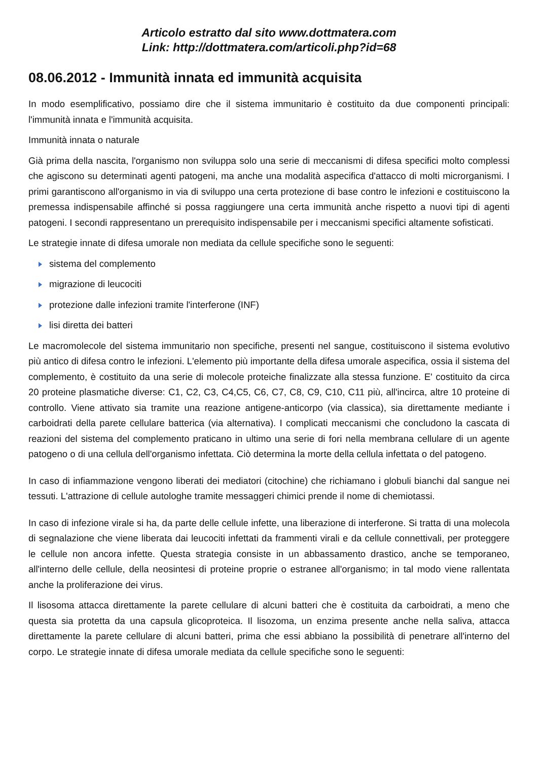Articolo estratto dal sito www.dottmatera.com
Link: http://dottmatera.com/articoli.php?id=68
08.06.2012 - Immunità innata ed immunità acquisita
In modo esemplificativo, possiamo dire che il sistema immunitario è costituito da due componenti principali: l'immunità innata e l'immunità acquisita.
Immunità innata o naturale
Già prima della nascita, l'organismo non sviluppa solo una serie di meccanismi di difesa specifici molto complessi che agiscono su determinati agenti patogeni, ma anche una modalità aspecifica d'attacco di molti microrganismi. I primi garantiscono all'organismo in via di sviluppo una certa protezione di base contro le infezioni e costituiscono la premessa indispensabile affinché si possa raggiungere una certa immunità anche rispetto a nuovi tipi di agenti patogeni. I secondi rappresentano un prerequisito indispensabile per i meccanismi specifici altamente sofisticati.
Le strategie innate di difesa umorale non mediata da cellule specifiche sono le seguenti:
sistema del complemento
migrazione di leucociti
protezione dalle infezioni tramite l'interferone (INF)
lisi diretta dei batteri
Le macromolecole del sistema immunitario non specifiche, presenti nel sangue, costituiscono il sistema evolutivo più antico di difesa contro le infezioni. L'elemento più importante della difesa umorale aspecifica, ossia il sistema del complemento, è costituito da una serie di molecole proteiche finalizzate alla stessa funzione. E' costituito da circa 20 proteine plasmatiche diverse: C1, C2, C3, C4,C5, C6, C7, C8, C9, C10, C11 più, all'incirca, altre 10 proteine di controllo. Viene attivato sia tramite una reazione antigene-anticorpo (via classica), sia direttamente mediante i carboidrati della parete cellulare batterica (via alternativa). I complicati meccanismi che concludono la cascata di reazioni del sistema del complemento praticano in ultimo una serie di fori nella membrana cellulare di un agente patogeno o di una cellula dell'organismo infettata. Ciò determina la morte della cellula infettata o del patogeno.
In caso di infiammazione vengono liberati dei mediatori (citochine) che richiamano i globuli bianchi dal sangue nei tessuti. L'attrazione di cellule autologhe tramite messaggeri chimici prende il nome di chemiotassi.
In caso di infezione virale si ha, da parte delle cellule infette, una liberazione di interferone. Si tratta di una molecola di segnalazione che viene liberata dai leucociti infettati da frammenti virali e da cellule connettivali, per proteggere le cellule non ancora infette. Questa strategia consiste in un abbassamento drastico, anche se temporaneo, all'interno delle cellule, della neosintesi di proteine proprie o estranee all'organismo; in tal modo viene rallentata anche la proliferazione dei virus.
Il lisosoma attacca direttamente la parete cellulare di alcuni batteri che è costituita da carboidrati, a meno che questa sia protetta da una capsula glicoproteica. Il lisozoma, un enzima presente anche nella saliva, attacca direttamente la parete cellulare di alcuni batteri, prima che essi abbiano la possibilità di penetrare all'interno del corpo. Le strategie innate di difesa umorale mediata da cellule specifiche sono le seguenti: